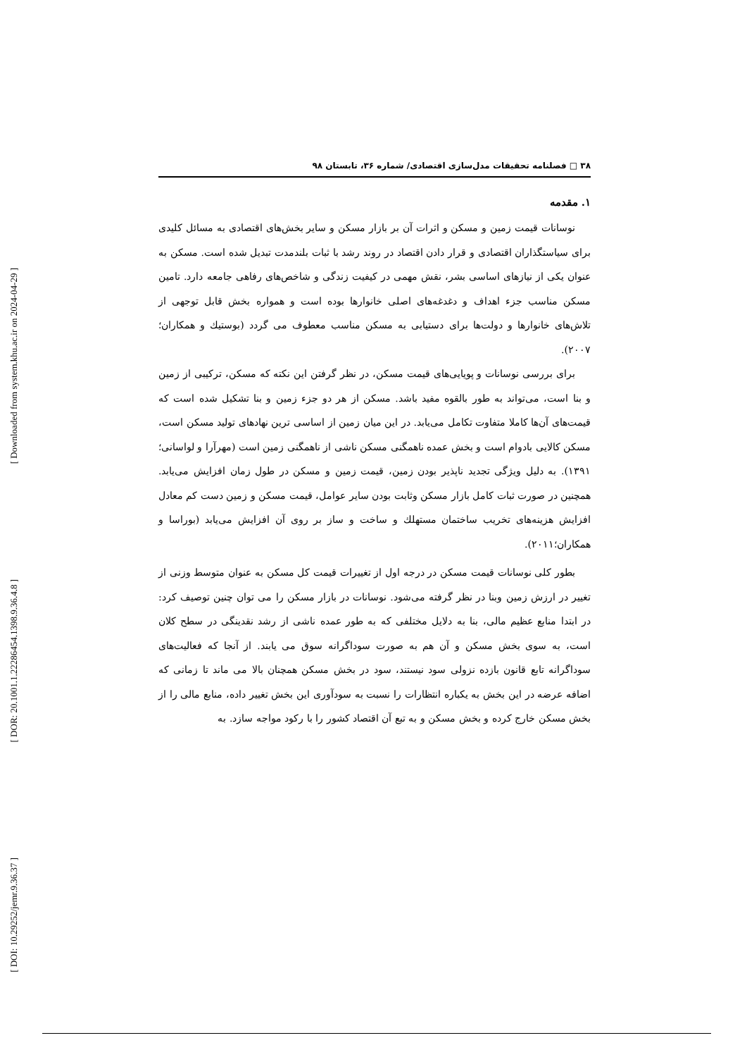[ Downloaded from system.khu.ac.ir on 2024-04-29 ]
[ DOR: 20.1001.1.22286454.1398.9.36.4.8 ]
[ DOI: 10.29252/jemr.9.36.37 ]
۳۸ □ فصلنامه تحقیقات مدل‌سازی اقتصادی/ شماره ۳۶، تابستان ۹۸
۱. مقدمه
نوسانات قیمت زمین و مسکن و اثرات آن بر بازار مسکن و سایر بخش‌های اقتصادی به مسائل کلیدی برای سیاستگذاران اقتصادی و قرار دادن اقتصاد در روند رشد با ثبات بلندمدت تبدیل شده است. مسکن به عنوان یکی از نیازهای اساسی بشر، نقش مهمی در کیفیت زندگی و شاخص‌های رفاهی جامعه دارد. تامین مسکن مناسب جزء اهداف و دغدغه‌های اصلی خانوارها بوده است و همواره بخش قابل توجهی از تلاش‌های خانوارها و دولت‌ها برای دستیابی به مسکن مناسب معطوف می گردد (بوستیك و همکاران؛۲۰۰۷).
برای بررسی نوسانات و پویایی‌های قیمت مسکن، در نظر گرفتن این نکته که مسکن، ترکیبی از زمین و بنا است، می‌تواند به طور بالقوه مفید باشد. مسکن از هر دو جزء زمین و بنا تشکیل شده است که قیمت‌های آن‌ها کاملا متفاوت تکامل می‌یابد. در این میان زمین از اساسی ترین نهادهای تولید مسکن است، مسکن کالایی بادوام است و بخش عمده ناهمگنی مسکن ناشی از ناهمگنی زمین است (مهرآرا و لواسانی؛۱۳۹۱). به دلیل ویژگی تجدید ناپذیر بودن زمین، قیمت زمین و مسکن در طول زمان افزایش می‌یابد. همچنین در صورت ثبات کامل بازار مسکن وثابت بودن سایر عوامل، قیمت مسکن و زمین دست کم معادل افزایش هزینه‌های تخریب ساختمان مستهلك و ساخت و ساز بر روی آن افزایش می‌یابد (بوراسا و همکاران؛۲۰۱۱).
بطور کلی نوسانات قیمت مسکن در درجه اول از تغییرات قیمت کل مسکن به عنوان متوسط وزنی از تغییر در ارزش زمین وبنا در نظر گرفته می‌شود. نوسانات در بازار مسکن را می توان چنین توصیف کرد: در ابتدا منابع عظیم مالی، بنا به دلایل مختلفی که به طور عمده ناشی از رشد نقدینگی در سطح کلان است، به سوی بخش مسکن و آن هم به صورت سوداگرانه سوق می یابند. از آنجا که فعالیت‌های سوداگرانه تابع قانون بازده نزولی سود نیستند، سود در بخش مسکن همچنان بالا می ماند تا زمانی که اضافه عرضه در این بخش به یکباره انتظارات را نسبت به سودآوری این بخش تغییر داده، منابع مالی را از بخش مسکن خارج کرده و بخش مسکن و به تبع آن اقتصاد کشور را با رکود مواجه سازد. به